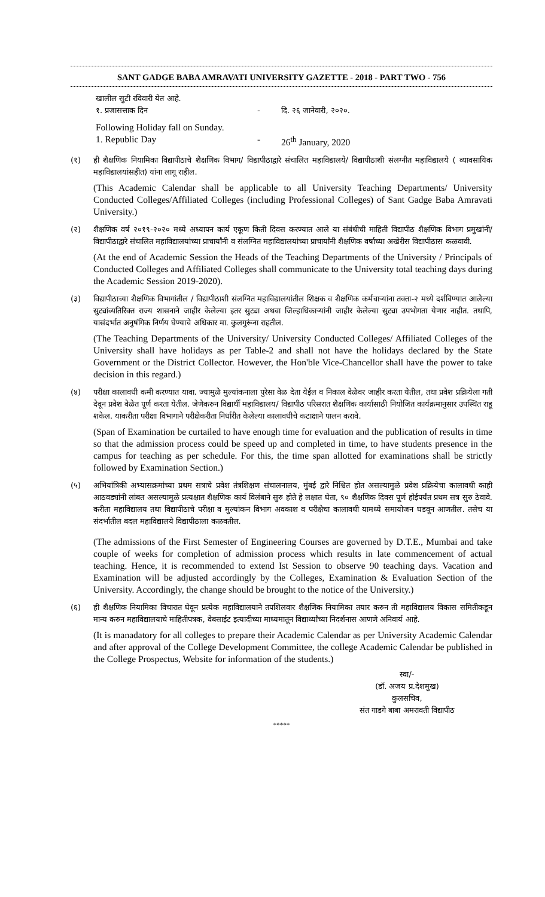SANT GADGE BABA AMRAVATI UNIVERSITY GAZETTE - 2018 - PART TWO - 756
खालील सुटी रविवारी येत आहे.
१. प्रजासत्ताक दिन - दि. २६ जानेवारी, २०२०.
Following Holiday fall on Sunday.
1. Republic Day - 26<sup>th</sup> January, 2020
(१) ही शैक्षणिक नियामिका विद्यापीठाचे शैक्षणिक विभाग/ विद्यापीठाद्वारे संचालित महाविद्यालये/ विद्यापीठाशी संलग्नीत महाविद्यालये ( व्यावसायिक महाविद्यालयांसहीत) यांना लागू राहील.
(This Academic Calendar shall be applicable to all University Teaching Departments/ University Conducted Colleges/Affiliated Colleges (including Professional Colleges) of Sant Gadge Baba Amravati University.)
(२) शैक्षणिक वर्ष २०१९-२०२० मध्ये अध्यापन कार्य एकूण किती दिवस करण्यात आले या संबंधीची माहिती विद्यापीठ शैक्षणिक विभाग प्रमुखांनी/विद्यापीठाद्वारे संचालित महाविद्यालयांच्या प्राचार्यांनी व संलग्नित महाविद्यालयांच्या प्राचार्यांनी शैक्षणिक वर्षाच्या अखेरीस विद्यापीठास कळवावी.
(At the end of Academic Session the Heads of the Teaching Departments of the University / Principals of Conducted Colleges and Affiliated Colleges shall communicate to the University total teaching days during the Academic Session 2019-2020).
(३) विद्यापीठाच्या शैक्षणिक विभागांतील / विद्यापीठाशी संलग्नित महाविद्यालयांतील शिक्षक व शैक्षणिक कर्मचाऱ्यांना तक्ता-२ मध्ये दर्शविण्यात आलेल्या सुट्यांव्यतिरिक्त राज्य शासनाने जाहीर केलेल्या इतर सुट्या अथवा जिल्हाधिकाऱ्यांनी जाहीर केलेल्या सुट्या उपभोगता येणार नाहीत. तथापि, यासंदर्भात अनुषंगिक निर्णय घेण्याचे अधिकार मा. कुलगुरूंना राहतील.
(The Teaching Departments of the University/ University Conducted Colleges/ Affiliated Colleges of the University shall have holidays as per Table-2 and shall not have the holidays declared by the State Government or the District Collector. However, the Hon'ble Vice-Chancellor shall have the power to take decision in this regard.)
(४) परीक्षा कालावधी कमी करण्यात यावा. ज्यामुळे मुल्यांकनाला पुरेसा वेळ देता येईल व निकाल वेळेवर जाहीर करता येतील, तथा प्रवेश प्रक्रियेला गती देवून प्रवेश वेळेत पूर्ण करता येतील. जेणेकरुन विद्यार्थी महाविद्यालय/ विद्यापीठ परिसरात शैक्षणिक कार्यासाठी नियोजित कार्यक्रमानुसार उपस्थित राहू शकेल. याकरीता परीक्षा विभागाने परीक्षेकरीता निर्धारीत केलेल्या कालावधीचे कटाक्षाने पालन करावे.
(Span of Examination be curtailed to have enough time for evaluation and the publication of results in time so that the admission process could be speed up and completed in time, to have students presence in the campus for teaching as per schedule. For this, the time span allotted for examinations shall be strictly followed by Examination Section.)
(५) अभियांत्रिकी अभ्यासक्रमांच्या प्रथम सत्राचे प्रवेश तंत्रशिक्षण संचालनालय, मुंबई द्वारे निश्चित होत असल्यामुळे प्रवेश प्रक्रियेचा कालावधी काही आठवड्यांनी लांबत असल्यामुळे प्रत्यक्षात शैक्षणिक कार्य विलंबाने सुरु होते हे लक्षात घेता, ९० शैक्षणिक दिवस पूर्ण होईपर्यंत प्रथम सत्र सुरु ठेवावे. करीता महाविद्यालय तथा विद्यापीठाचे परीक्षा व मुल्यांकन विभाग अवकाश व परीक्षेचा कालावधी यामध्ये समायोजन घडवून आणतील. तसेच या संदर्भातील बदल महाविद्यालये विद्यापीठाला कळवतील.
(The admissions of the First Semester of Engineering Courses are governed by D.T.E., Mumbai and take couple of weeks for completion of admission process which results in late commencement of actual teaching. Hence, it is recommended to extend Ist Session to observe 90 teaching days. Vacation and Examination will be adjusted accordingly by the Colleges, Examination & Evaluation Section of the University. Accordingly, the change should be brought to the notice of the University.)
(६) ही शैक्षणिक नियामिका विचारात घेवून प्रत्येक महाविद्यालयाने तपशिलवार शैक्षणिक नियामिका तयार करुन ती महाविद्यालय विकास समितीकडून मान्य करुन महाविद्यालयाचे माहितीपत्रक, वेबसाईट इत्यादीच्या माध्यमातून विद्यार्थ्यांच्या निदर्शनास आणणे अनिवार्य आहे.
(It is manadatory for all colleges to prepare their Academic Calendar as per University Academic Calendar and after approval of the College Development Committee, the college Academic Calendar be published in the College Prospectus, Website for information of the students.)
स्वा/-
(डॉ. अजय प्र.देशमुख)
कुलसचिव,
संत गाडगे बाबा अमरावती विद्यापीठ
*****